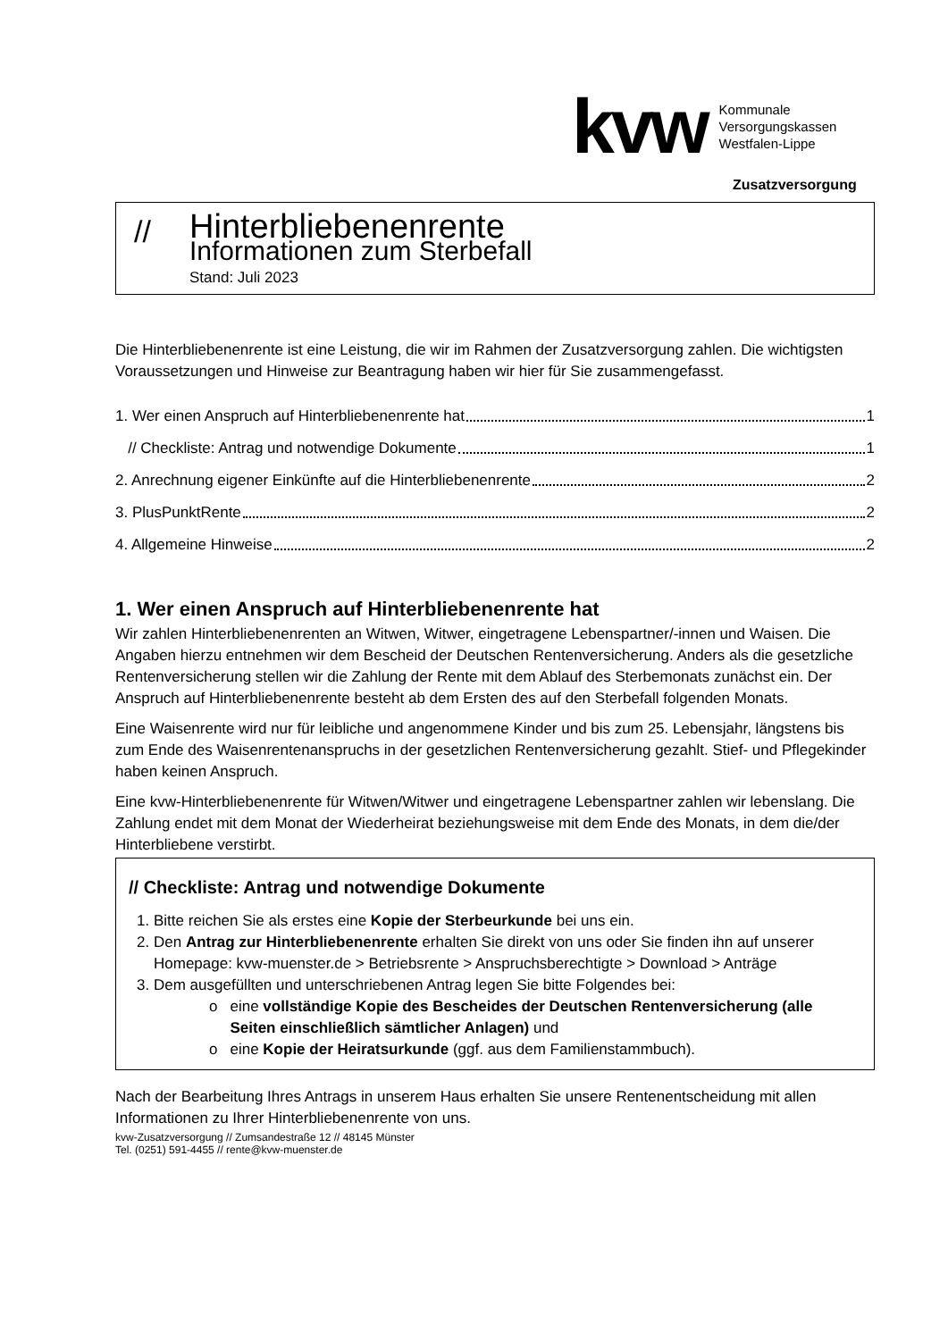kvw
Kommunale
Versorgungskassen
Westfalen-Lippe
Zusatzversorgung
//
Hinterbliebenenrente
Informationen zum Sterbefall
Stand: Juli 2023
Die Hinterbliebenenrente ist eine Leistung, die wir im Rahmen der Zusatzversorgung zahlen. Die wichtigsten Voraussetzungen und Hinweise zur Beantragung haben wir hier für Sie zusammengefasst.
1. Wer einen Anspruch auf Hinterbliebenenrente hat 1
// Checkliste: Antrag und notwendige Dokumente 1
2. Anrechnung eigener Einkünfte auf die Hinterbliebenenrente 2
3. PlusPunktRente 2
4. Allgemeine Hinweise 2
1. Wer einen Anspruch auf Hinterbliebenenrente hat
Wir zahlen Hinterbliebenenrenten an Witwen, Witwer, eingetragene Lebenspartner/-innen und Waisen. Die Angaben hierzu entnehmen wir dem Bescheid der Deutschen Rentenversicherung. Anders als die gesetzliche Rentenversicherung stellen wir die Zahlung der Rente mit dem Ablauf des Sterbemonats zunächst ein. Der Anspruch auf Hinterbliebenenrente besteht ab dem Ersten des auf den Sterbefall folgenden Monats.
Eine Waisenrente wird nur für leibliche und angenommene Kinder und bis zum 25. Lebensjahr, längstens bis zum Ende des Waisenrentenanspruchs in der gesetzlichen Rentenversicherung gezahlt. Stief- und Pflegekinder haben keinen Anspruch.
Eine kvw-Hinterbliebenenrente für Witwen/Witwer und eingetragene Lebenspartner zahlen wir lebenslang. Die Zahlung endet mit dem Monat der Wiederheirat beziehungsweise mit dem Ende des Monats, in dem die/der Hinterbliebene verstirbt.
// Checkliste: Antrag und notwendige Dokumente
1. Bitte reichen Sie als erstes eine Kopie der Sterbeurkunde bei uns ein.
2. Den Antrag zur Hinterbliebenenrente erhalten Sie direkt von uns oder Sie finden ihn auf unserer Homepage: kvw-muenster.de > Betriebsrente > Anspruchsberechtigte > Download > Anträge
3. Dem ausgefüllten und unterschriebenen Antrag legen Sie bitte Folgendes bei:
o eine vollständige Kopie des Bescheides der Deutschen Rentenversicherung (alle Seiten einschließlich sämtlicher Anlagen) und
o eine Kopie der Heiratsurkunde (ggf. aus dem Familienstammbuch).
Nach der Bearbeitung Ihres Antrags in unserem Haus erhalten Sie unsere Rentenentscheidung mit allen Informationen zu Ihrer Hinterbliebenenrente von uns.
kvw-Zusatzversorgung // Zumsandestraße 12 // 48145 Münster
Tel. (0251) 591-4455 // rente@kvw-muenster.de